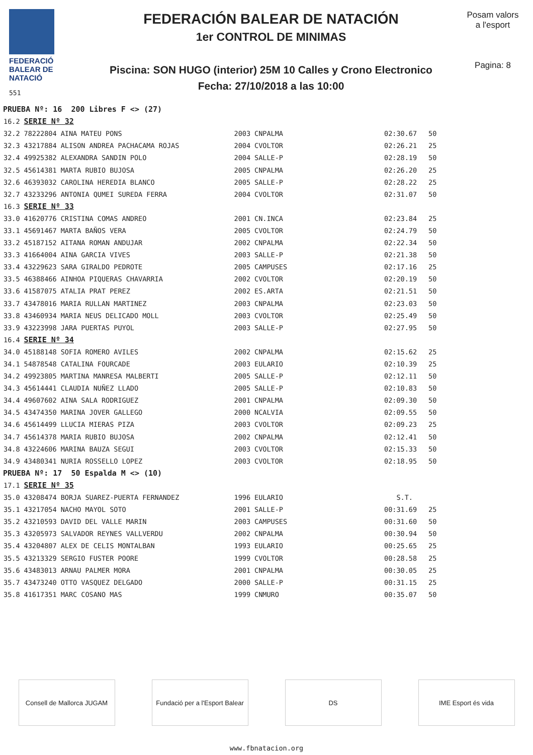FEDERACIÓ
BALEAR DE
NATACIÓ
551
FEDERACIÓN BALEAR DE NATACIÓN
1er CONTROL DE MINIMAS
Piscina: SON HUGO (interior) 25M 10 Calles y Crono Electronico
Fecha: 27/10/2018 a las 10:00
Posam valors
a l'esport
Pagina: 8
| PRUEBA Nº: 16 200 Libres F <> (27) | | | | | |
| 16.2 | SERIE Nº 32 | | | | |
| 32.2 | 78222804 AINA MATEU PONS | 2003 | CNPALMA | 02:30.67 | 50 |
| 32.3 | 43217884 ALISON ANDREA PACHACAMA ROJAS | 2004 | CVOLTOR | 02:26.21 | 25 |
| 32.4 | 49925382 ALEXANDRA SANDIN POLO | 2004 | SALLE-P | 02:28.19 | 50 |
| 32.5 | 45614381 MARTA RUBIO BUJOSA | 2005 | CNPALMA | 02:26.20 | 25 |
| 32.6 | 46393032 CAROLINA HEREDIA BLANCO | 2005 | SALLE-P | 02:28.22 | 25 |
| 32.7 | 43233296 ANTONIA QUMEI SUREDA FERRA | 2004 | CVOLTOR | 02:31.07 | 50 |
| 16.3 | SERIE Nº 33 | | | | |
| 33.0 | 41620776 CRISTINA COMAS ANDREO | 2001 | CN.INCA | 02:23.84 | 25 |
| 33.1 | 45691467 MARTA BAÑOS VERA | 2005 | CVOLTOR | 02:24.79 | 50 |
| 33.2 | 45187152 AITANA ROMAN ANDUJAR | 2002 | CNPALMA | 02:22.34 | 50 |
| 33.3 | 41664004 AINA GARCIA VIVES | 2003 | SALLE-P | 02:21.38 | 50 |
| 33.4 | 43229623 SARA GIRALDO PEDROTE | 2005 | CAMPUSES | 02:17.16 | 25 |
| 33.5 | 46388466 AINHOA PIQUERAS CHAVARRIA | 2002 | CVOLTOR | 02:20.19 | 50 |
| 33.6 | 41587075 ATALIA PRAT PEREZ | 2002 | ES.ARTA | 02:21.51 | 50 |
| 33.7 | 43478016 MARIA RULLAN MARTINEZ | 2003 | CNPALMA | 02:23.03 | 50 |
| 33.8 | 43460934 MARIA NEUS DELICADO MOLL | 2003 | CVOLTOR | 02:25.49 | 50 |
| 33.9 | 43223998 JARA PUERTAS PUYOL | 2003 | SALLE-P | 02:27.95 | 50 |
| 16.4 | SERIE Nº 34 | | | | |
| 34.0 | 45188148 SOFIA ROMERO AVILES | 2002 | CNPALMA | 02:15.62 | 25 |
| 34.1 | 54878548 CATALINA FOURCADE | 2003 | EULARIO | 02:10.39 | 25 |
| 34.2 | 49923805 MARTINA MANRESA MALBERTI | 2005 | SALLE-P | 02:12.11 | 50 |
| 34.3 | 45614441 CLAUDIA NUÑEZ LLADO | 2005 | SALLE-P | 02:10.83 | 50 |
| 34.4 | 49607602 AINA SALA RODRIGUEZ | 2001 | CNPALMA | 02:09.30 | 50 |
| 34.5 | 43474350 MARINA JOVER GALLEGO | 2000 | NCALVIA | 02:09.55 | 50 |
| 34.6 | 45614499 LLUCIA MIERAS PIZA | 2003 | CVOLTOR | 02:09.23 | 25 |
| 34.7 | 45614378 MARIA RUBIO BUJOSA | 2002 | CNPALMA | 02:12.41 | 50 |
| 34.8 | 43224606 MARINA BAUZA SEGUI | 2003 | CVOLTOR | 02:15.33 | 50 |
| 34.9 | 43480341 NURIA ROSSELLO LOPEZ | 2003 | CVOLTOR | 02:18.95 | 50 |
| PRUEBA Nº: 17 50 Espalda M <> (10) | | | | | |
| 17.1 | SERIE Nº 35 | | | | |
| 35.0 | 43208474 BORJA SUAREZ-PUERTA FERNANDEZ | 1996 | EULARIO | S.T. | |
| 35.1 | 43217054 NACHO MAYOL SOTO | 2001 | SALLE-P | 00:31.69 | 25 |
| 35.2 | 43210593 DAVID DEL VALLE MARIN | 2003 | CAMPUSES | 00:31.60 | 50 |
| 35.3 | 43205973 SALVADOR REYNES VALLVERDU | 2002 | CNPALMA | 00:30.94 | 50 |
| 35.4 | 43204807 ALEX DE CELIS MONTALBAN | 1993 | EULARIO | 00:25.65 | 25 |
| 35.5 | 43213329 SERGIO FUSTER POORE | 1999 | CVOLTOR | 00:28.58 | 25 |
| 35.6 | 43483013 ARNAU PALMER MORA | 2001 | CNPALMA | 00:30.05 | 25 |
| 35.7 | 43473240 OTTO VASQUEZ DELGADO | 2000 | SALLE-P | 00:31.15 | 25 |
| 35.8 | 41617351 MARC COSANO MAS | 1999 | CNMURO | 00:35.07 | 50 |
Consell de Mallorca JUGAM
Fundació per a l'Esport Balear
DS IME Esport és vida
www.fbnatacion.org